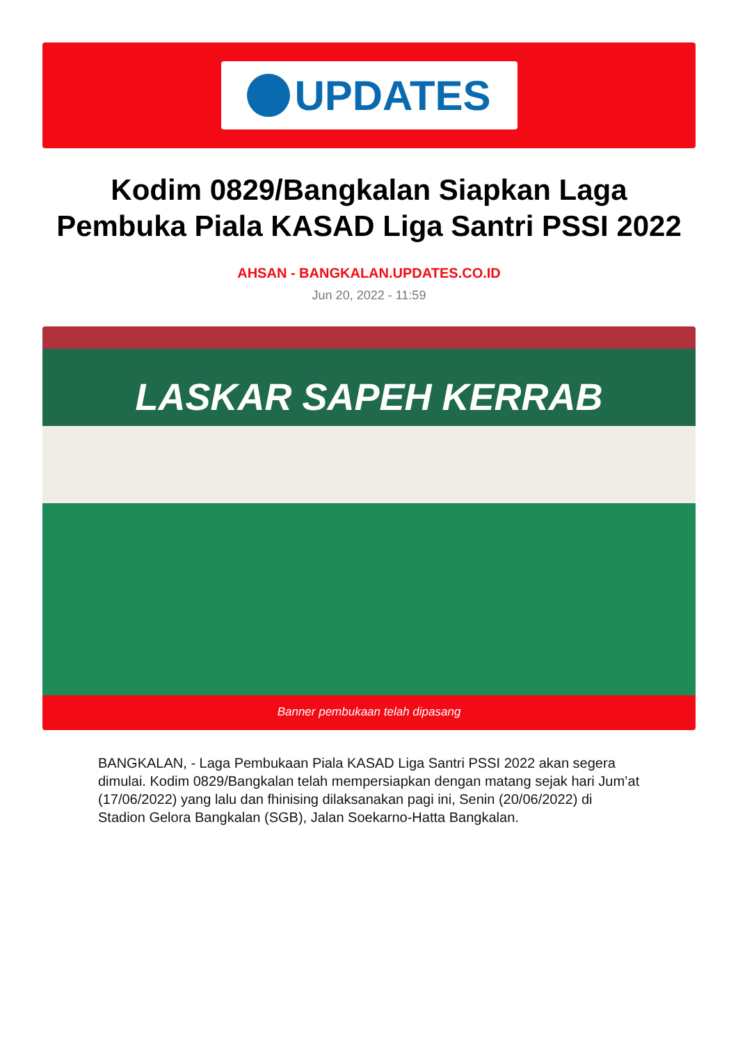UPDATES
Kodim 0829/Bangkalan Siapkan Laga Pembuka Piala KASAD Liga Santri PSSI 2022
AHSAN - BANGKALAN.UPDATES.CO.ID
Jun 20, 2022 - 11:59
LASKAR SAPEH KERRAB
Banner pembukaan telah dipasang
BANGKALAN, - Laga Pembukaan Piala KASAD Liga Santri PSSI 2022 akan segera dimulai. Kodim 0829/Bangkalan telah mempersiapkan dengan matang sejak hari Jum’at (17/06/2022) yang lalu dan fhinising dilaksanakan pagi ini, Senin (20/06/2022) di Stadion Gelora Bangkalan (SGB), Jalan Soekarno-Hatta Bangkalan.